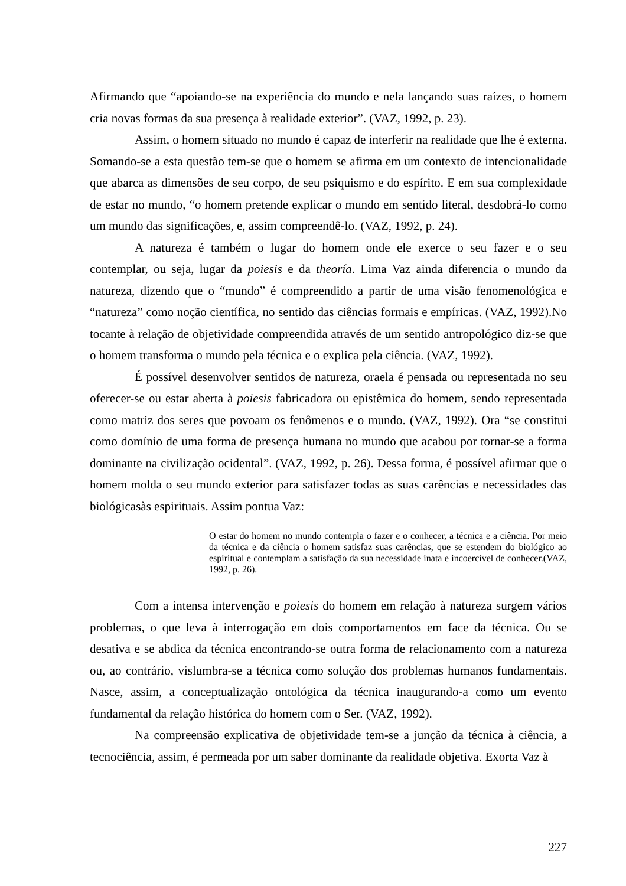Afirmando que “apoiando-se na experiência do mundo e nela lançando suas raízes, o homem cria novas formas da sua presença à realidade exterior”. (VAZ, 1992, p. 23).
Assim, o homem situado no mundo é capaz de interferir na realidade que lhe é externa. Somando-se a esta questão tem-se que o homem se afirma em um contexto de intencionalidade que abarca as dimensões de seu corpo, de seu psiquismo e do espírito. E em sua complexidade de estar no mundo, “o homem pretende explicar o mundo em sentido literal, desdobrá-lo como um mundo das significações, e, assim compreendê-lo. (VAZ, 1992, p. 24).
A natureza é também o lugar do homem onde ele exerce o seu fazer e o seu contemplar, ou seja, lugar da poiesis e da theoría. Lima Vaz ainda diferencia o mundo da natureza, dizendo que o “mundo” é compreendido a partir de uma visão fenomenológica e “natureza” como noção científica, no sentido das ciências formais e empíricas. (VAZ, 1992).No tocante à relação de objetividade compreendida através de um sentido antropológico diz-se que o homem transforma o mundo pela técnica e o explica pela ciência. (VAZ, 1992).
É possível desenvolver sentidos de natureza, oraela é pensada ou representada no seu oferecer-se ou estar aberta à poiesis fabricadora ou epistêmica do homem, sendo representada como matriz dos seres que povoam os fenômenos e o mundo. (VAZ, 1992). Ora “se constitui como domínio de uma forma de presença humana no mundo que acabou por tornar-se a forma dominante na civilização ocidental”. (VAZ, 1992, p. 26). Dessa forma, é possível afirmar que o homem molda o seu mundo exterior para satisfazer todas as suas carências e necessidades das biológicasàs espirituais. Assim pontua Vaz:
O estar do homem no mundo contempla o fazer e o conhecer, a técnica e a ciência. Por meio da técnica e da ciência o homem satisfaz suas carências, que se estendem do biológico ao espiritual e contemplam a satisfação da sua necessidade inata e incoercível de conhecer.(VAZ, 1992, p. 26).
Com a intensa intervenção e poiesis do homem em relação à natureza surgem vários problemas, o que leva à interrogação em dois comportamentos em face da técnica. Ou se desativa e se abdica da técnica encontrando-se outra forma de relacionamento com a natureza ou, ao contrário, vislumbra-se a técnica como solução dos problemas humanos fundamentais. Nasce, assim, a conceptualização ontológica da técnica inaugurando-a como um evento fundamental da relação histórica do homem com o Ser. (VAZ, 1992).
Na compreensão explicativa de objetividade tem-se a junção da técnica à ciência, a tecnociência, assim, é permeada por um saber dominante da realidade objetiva. Exorta Vaz à
227